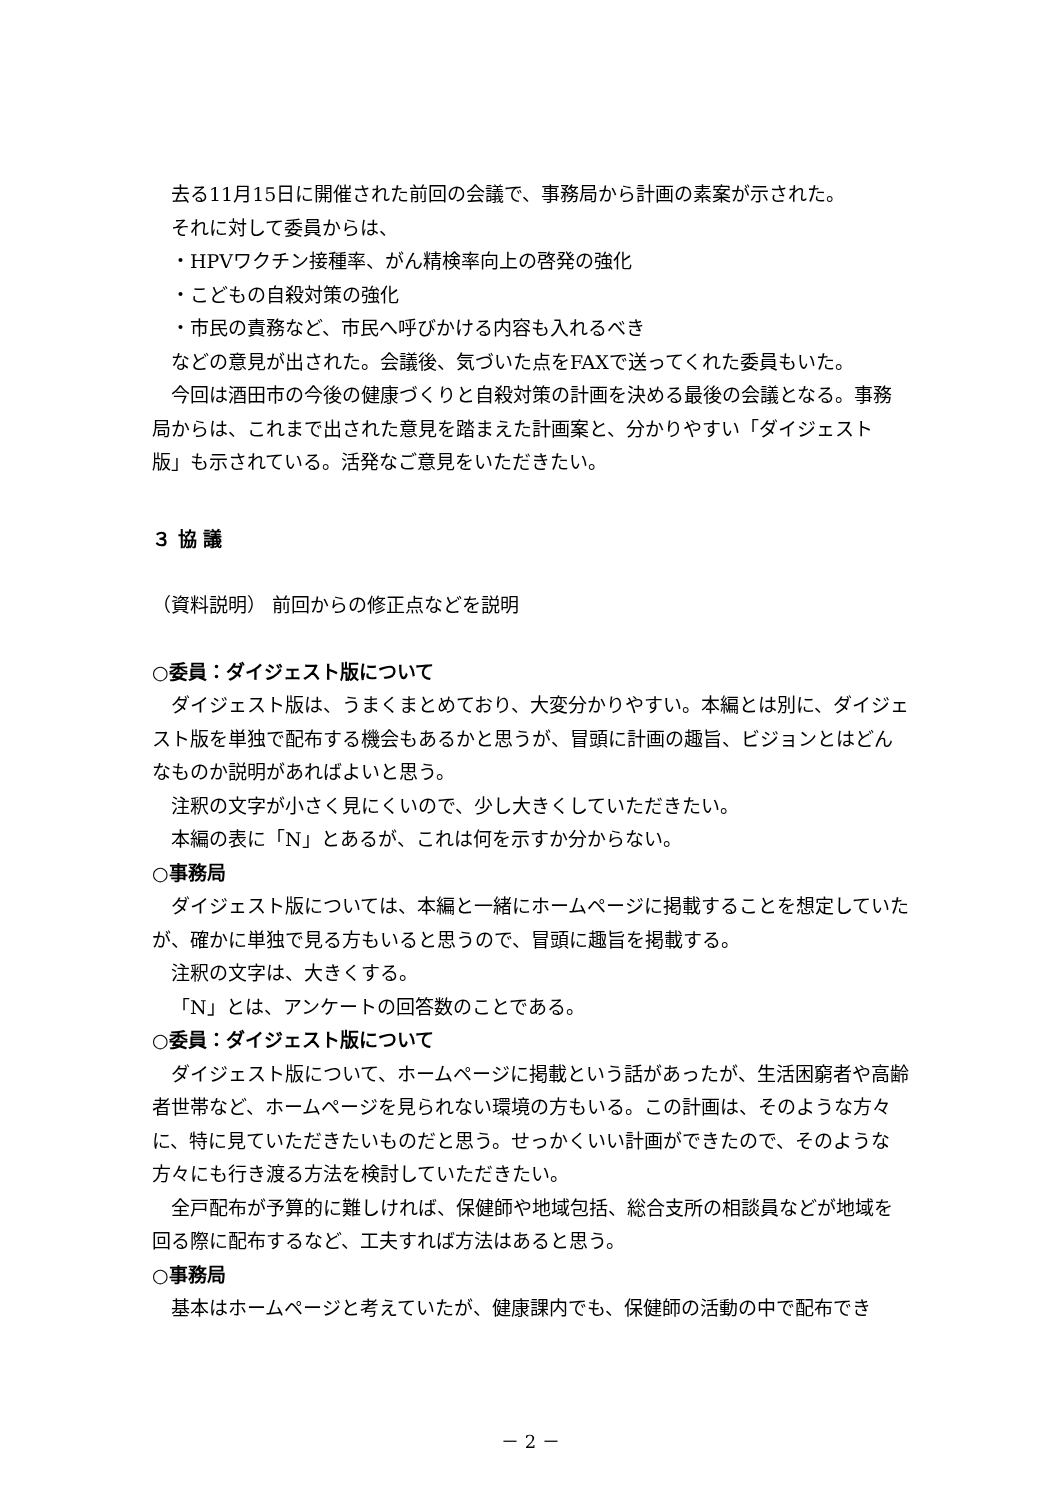去る11月15日に開催された前回の会議で、事務局から計画の素案が示された。
それに対して委員からは、
・HPVワクチン接種率、がん精検率向上の啓発の強化
・こどもの自殺対策の強化
・市民の責務など、市民へ呼びかける内容も入れるべき
などの意見が出された。会議後、気づいた点をFAXで送ってくれた委員もいた。
今回は酒田市の今後の健康づくりと自殺対策の計画を決める最後の会議となる。事務局からは、これまで出された意見を踏まえた計画案と、分かりやすい「ダイジェスト版」も示されている。活発なご意見をいただきたい。
３ 協 議
（資料説明） 前回からの修正点などを説明
○委員：ダイジェスト版について
ダイジェスト版は、うまくまとめており、大変分かりやすい。本編とは別に、ダイジェスト版を単独で配布する機会もあるかと思うが、冒頭に計画の趣旨、ビジョンとはどんなものか説明があればよいと思う。
注釈の文字が小さく見にくいので、少し大きくしていただきたい。
本編の表に「N」とあるが、これは何を示すか分からない。
○事務局
ダイジェスト版については、本編と一緒にホームページに掲載することを想定していたが、確かに単独で見る方もいると思うので、冒頭に趣旨を掲載する。
注釈の文字は、大きくする。
「N」とは、アンケートの回答数のことである。
○委員：ダイジェスト版について
ダイジェスト版について、ホームページに掲載という話があったが、生活困窮者や高齢者世帯など、ホームページを見られない環境の方もいる。この計画は、そのような方々に、特に見ていただきたいものだと思う。せっかくいい計画ができたので、そのような方々にも行き渡る方法を検討していただきたい。
全戸配布が予算的に難しければ、保健師や地域包括、総合支所の相談員などが地域を回る際に配布するなど、工夫すれば方法はあると思う。
○事務局
基本はホームページと考えていたが、健康課内でも、保健師の活動の中で配布でき
－ 2 －